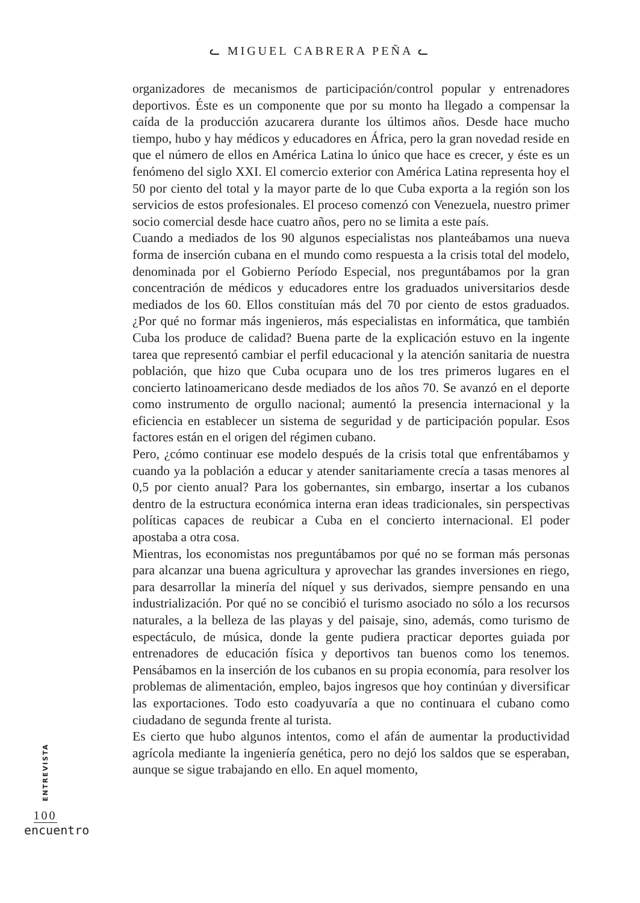ᓚ MIGUEL CABRERA PEÑA ᓚ
organizadores de mecanismos de participación/control popular y entrenadores deportivos. Éste es un componente que por su monto ha llegado a compensar la caída de la producción azucarera durante los últimos años. Desde hace mucho tiempo, hubo y hay médicos y educadores en África, pero la gran novedad reside en que el número de ellos en América Latina lo único que hace es crecer, y éste es un fenómeno del siglo XXI. El comercio exterior con América Latina representa hoy el 50 por ciento del total y la mayor parte de lo que Cuba exporta a la región son los servicios de estos profesionales. El proceso comenzó con Venezuela, nuestro primer socio comercial desde hace cuatro años, pero no se limita a este país.
Cuando a mediados de los 90 algunos especialistas nos planteábamos una nueva forma de inserción cubana en el mundo como respuesta a la crisis total del modelo, denominada por el Gobierno Período Especial, nos preguntábamos por la gran concentración de médicos y educadores entre los graduados universitarios desde mediados de los 60. Ellos constituían más del 70 por ciento de estos graduados. ¿Por qué no formar más ingenieros, más especialistas en informática, que también Cuba los produce de calidad? Buena parte de la explicación estuvo en la ingente tarea que representó cambiar el perfil educacional y la atención sanitaria de nuestra población, que hizo que Cuba ocupara uno de los tres primeros lugares en el concierto latinoamericano desde mediados de los años 70. Se avanzó en el deporte como instrumento de orgullo nacional; aumentó la presencia internacional y la eficiencia en establecer un sistema de seguridad y de participación popular. Esos factores están en el origen del régimen cubano.
Pero, ¿cómo continuar ese modelo después de la crisis total que enfrentábamos y cuando ya la población a educar y atender sanitariamente crecía a tasas menores al 0,5 por ciento anual? Para los gobernantes, sin embargo, insertar a los cubanos dentro de la estructura económica interna eran ideas tradicionales, sin perspectivas políticas capaces de reubicar a Cuba en el concierto internacional. El poder apostaba a otra cosa.
Mientras, los economistas nos preguntábamos por qué no se forman más personas para alcanzar una buena agricultura y aprovechar las grandes inversiones en riego, para desarrollar la minería del níquel y sus derivados, siempre pensando en una industrialización. Por qué no se concibió el turismo asociado no sólo a los recursos naturales, a la belleza de las playas y del paisaje, sino, además, como turismo de espectáculo, de música, donde la gente pudiera practicar deportes guiada por entrenadores de educación física y deportivos tan buenos como los tenemos. Pensábamos en la inserción de los cubanos en su propia economía, para resolver los problemas de alimentación, empleo, bajos ingresos que hoy continúan y diversificar las exportaciones. Todo esto coadyuvaría a que no continuara el cubano como ciudadano de segunda frente al turista.
Es cierto que hubo algunos intentos, como el afán de aumentar la productividad agrícola mediante la ingeniería genética, pero no dejó los saldos que se esperaban, aunque se sigue trabajando en ello. En aquel momento,
ENTREVISTA
100
encuentro